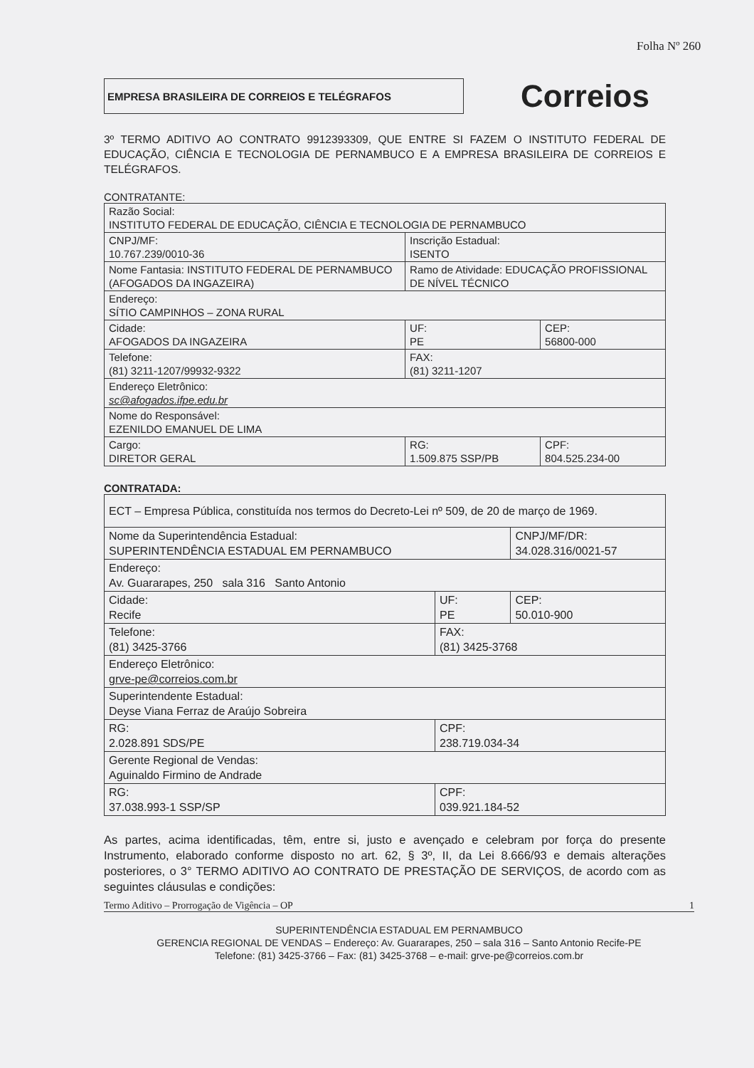Folha Nº 260
EMPRESA BRASILEIRA DE CORREIOS E TELÉGRAFOS
Correios
3º TERMO ADITIVO AO CONTRATO 9912393309, QUE ENTRE SI FAZEM O INSTITUTO FEDERAL DE EDUCAÇÃO, CIÊNCIA E TECNOLOGIA DE PERNAMBUCO E A EMPRESA BRASILEIRA DE CORREIOS E TELÉGRAFOS.
CONTRATANTE:
| Razão Social: INSTITUTO FEDERAL DE EDUCAÇÃO, CIÊNCIA E TECNOLOGIA DE PERNAMBUCO | | | |
| CNPJ/MF: 10.767.239/0010-36 | | Inscrição Estadual: ISENTO | |
| Nome Fantasia: INSTITUTO FEDERAL DE PERNAMBUCO (AFOGADOS DA INGAZEIRA) | | Ramo de Atividade: EDUCAÇÃO PROFISSIONAL DE NÍVEL TÉCNICO | |
| Endereço: SÍTIO CAMPINHOS – ZONA RURAL | | | |
| Cidade: AFOGADOS DA INGAZEIRA | | UF: PE | CEP: 56800-000 |
| Telefone: (81) 3211-1207/99932-9322 | FAX: (81) 3211-1207 | | |
| Endereço Eletrônico: sc@afogados.ifpe.edu.br | | | |
| Nome do Responsável: EZENILDO EMANUEL DE LIMA | | | |
| Cargo: DIRETOR GERAL | RG: 1.509.875 SSP/PB | | CPF: 804.525.234-00 |
CONTRATADA:
| ECT – Empresa Pública, constituída nos termos do Decreto-Lei nº 509, de 20 de março de 1969. | | | |
| Nome da Superintendência Estadual: SUPERINTENDÊNCIA ESTADUAL EM PERNAMBUCO | | | CNPJ/MF/DR: 34.028.316/0021-57 |
| Endereço: Av. Guararapes, 250 sala 316 Santo Antonio | | | |
| Cidade: Recife | | UF: PE | CEP: 50.010-900 |
| Telefone: (81) 3425-3766 | FAX: (81) 3425-3768 | | |
| Endereço Eletrônico: grve-pe@correios.com.br | | | |
| Superintendente Estadual: Deyse Viana Ferraz de Araújo Sobreira | | | |
| RG: 2.028.891 SDS/PE | CPF: 238.719.034-34 | | |
| Gerente Regional de Vendas: Aguinaldo Firmino de Andrade | | | |
| RG: 37.038.993-1 SSP/SP | CPF: 039.921.184-52 | | |
As partes, acima identificadas, têm, entre si, justo e avençado e celebram por força do presente Instrumento, elaborado conforme disposto no art. 62, § 3º, II, da Lei 8.666/93 e demais alterações posteriores, o 3° TERMO ADITIVO AO CONTRATO DE PRESTAÇÃO DE SERVIÇOS, de acordo com as seguintes cláusulas e condições:
Termo Aditivo – Prorrogação de Vigência – OP 1
SUPERINTENDÊNCIA ESTADUAL EM PERNAMBUCO
GERENCIA REGIONAL DE VENDAS – Endereço: Av. Guararapes, 250 – sala 316 – Santo Antonio Recife-PE
Telefone: (81) 3425-3766 – Fax: (81) 3425-3768 – e-mail: grve-pe@correios.com.br